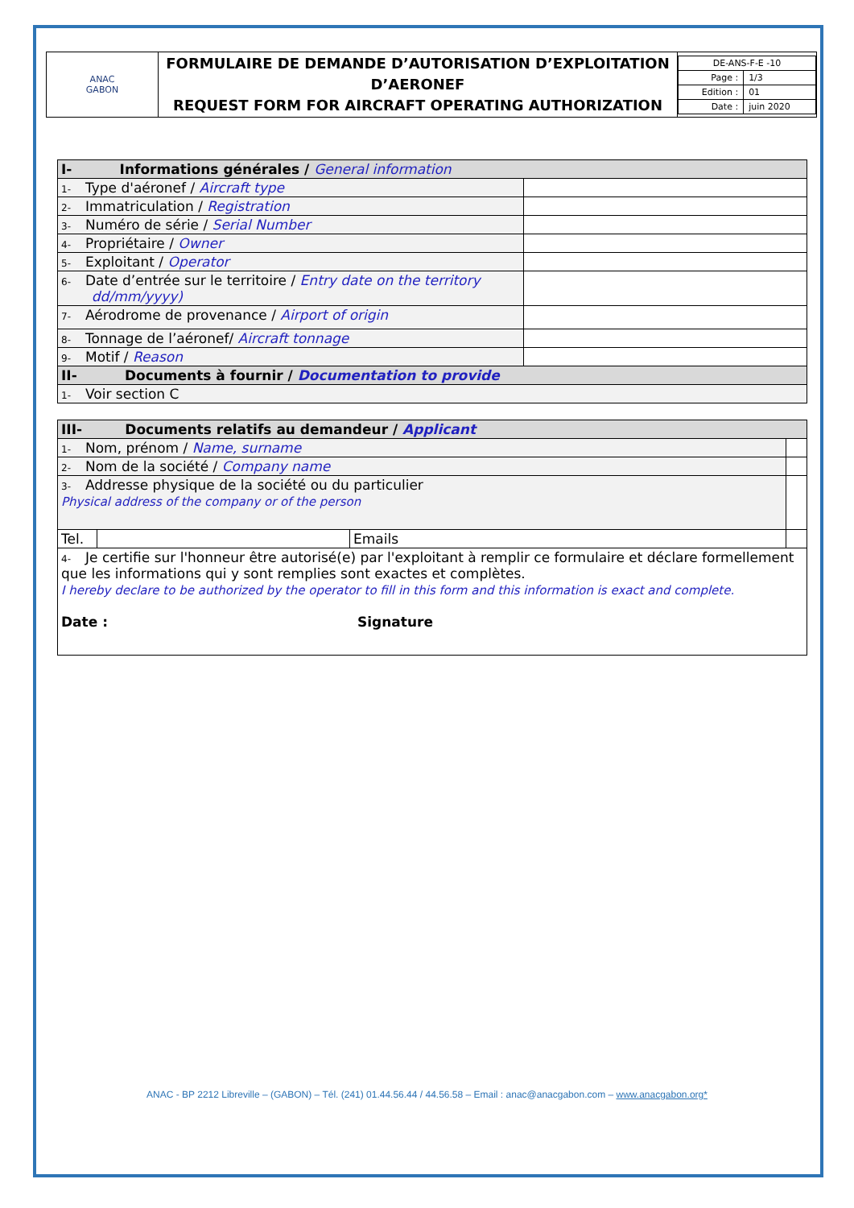| ANAC GABON | FORMULAIRE DE DEMANDE D’AUTORISATION D’EXPLOITATION D’AERONEF REQUEST FORM FOR AIRCRAFT OPERATING AUTHORIZATION | / DE-ANS-F-E -10 / / / Page : / 1/3 / / Edition : / 01 / / Date : / juin 2020 / |
| I- Informations générales / General information | |
| 1- Type d'aéronef / Aircraft type | |
| 2- Immatriculation / Registration | |
| 3- Numéro de série / Serial Number | |
| 4- Propriétaire / Owner | |
| 5- Exploitant / Operator | |
| 6- Date d’entrée sur le territoire / Entry date on the territory dd/mm/yyyy) | |
| 7- Aérodrome de provenance / Airport of origin | |
| 8- Tonnage de l’aéronef/ Aircraft tonnage | |
| 9- Motif / Reason | |
| II- Documents à fournir / Documentation to provide | |
| 1- Voir section C | |
| III- Documents relatifs au demandeur / Applicant | | | |
| 1- Nom, prénom / Name, surname | | | |
| 2- Nom de la société / Company name | | | |
| 3- Addresse physique de la société ou du particulier Physical address of the company or of the person | | | |
| Tel. | | Emails | |
| 4- Je certifie sur l'honneur être autorisé(e) par l'exploitant à remplir ce formulaire et déclare formellement que les informations qui y sont remplies sont exactes et complètes. I hereby declare to be authorized by the operator to fill in this form and this information is exact and complete. Date : Signature | | | |
ANAC - BP 2212 Libreville – (GABON) – Tél. (241) 01.44.56.44 / 44.56.58 – Email : anac@anacgabon.com – www.anacgabon.org*